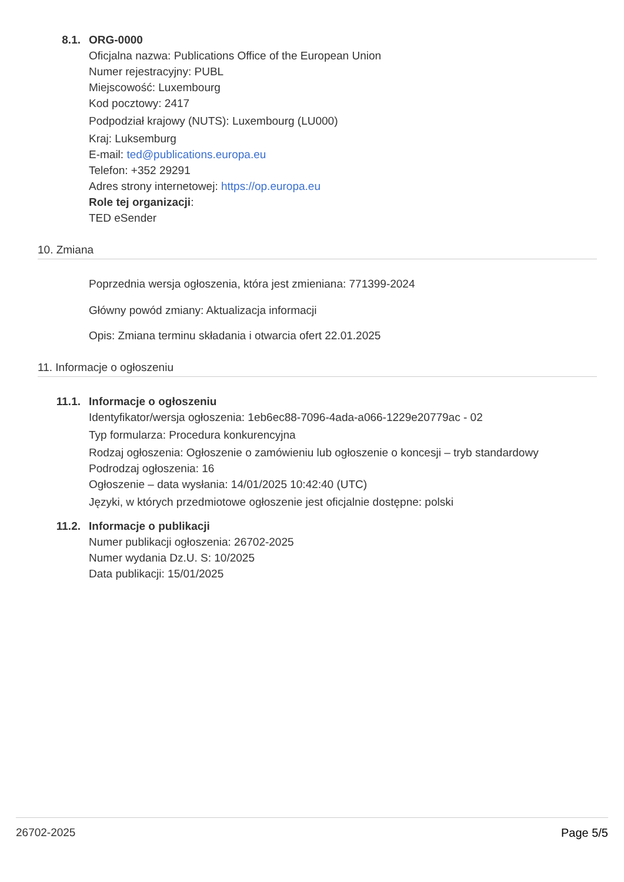8.1. ORG-0000
Oficjalna nazwa: Publications Office of the European Union
Numer rejestracyjny: PUBL
Miejscowość: Luxembourg
Kod pocztowy: 2417
Podpodział krajowy (NUTS): Luxembourg (LU000)
Kraj: Luksemburg
E-mail: ted@publications.europa.eu
Telefon: +352 29291
Adres strony internetowej: https://op.europa.eu
Role tej organizacji:
TED eSender
10. Zmiana
Poprzednia wersja ogłoszenia, która jest zmieniana: 771399-2024
Główny powód zmiany: Aktualizacja informacji
Opis: Zmiana terminu składania i otwarcia ofert 22.01.2025
11. Informacje o ogłoszeniu
11.1. Informacje o ogłoszeniu
Identyfikator/wersja ogłoszenia: 1eb6ec88-7096-4ada-a066-1229e20779ac - 02
Typ formularza: Procedura konkurencyjna
Rodzaj ogłoszenia: Ogłoszenie o zamówieniu lub ogłoszenie o koncesji – tryb standardowy
Podrodzaj ogłoszenia: 16
Ogłoszenie – data wysłania: 14/01/2025 10:42:40 (UTC)
Języki, w których przedmiotowe ogłoszenie jest oficjalnie dostępne: polski
11.2. Informacje o publikacji
Numer publikacji ogłoszenia: 26702-2025
Numer wydania Dz.U. S: 10/2025
Data publikacji: 15/01/2025
26702-2025 Page 5/5